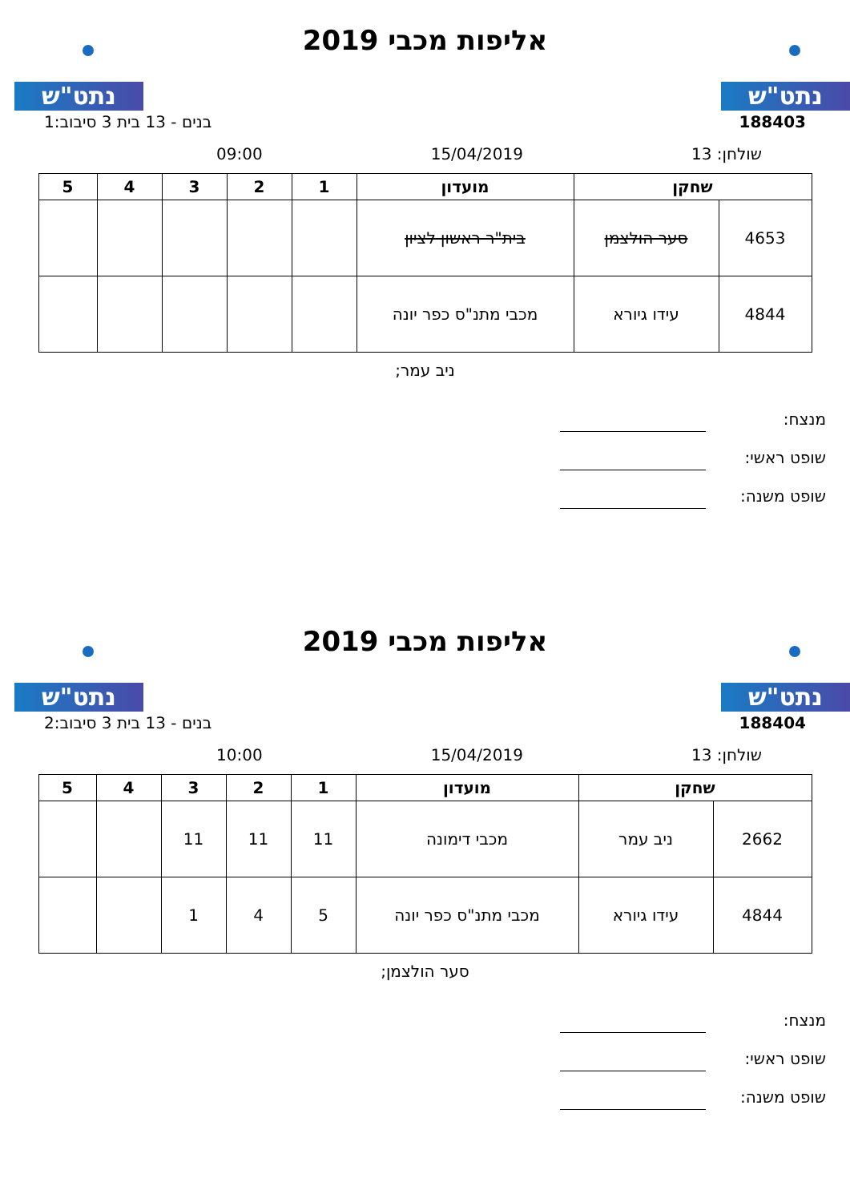נתט"ש נתט"ש
אליפות מכבי 2019
188403 בנים - 13 בית 3 סיבוב:1
שולחן: 13 15/04/2019 09:00
| שחקן | | מועדון | 1 | 2 | 3 | 4 | 5 |
| --- | --- | --- | --- | --- | --- | --- | --- |
| 4653 | סער הולצמן | בית"ר ראשון לציון | | | | | |
| 4844 | עידו גיורא | מכבי מתנ"ס כפר יונה | | | | | |
ניב עמר;
מנצח:
שופט ראשי:
שופט משנה:
נתט"ש נתט"ש
אליפות מכבי 2019
188404 בנים - 13 בית 3 סיבוב:2
שולחן: 13 15/04/2019 10:00
| שחקן | | מועדון | 1 | 2 | 3 | 4 | 5 |
| --- | --- | --- | --- | --- | --- | --- | --- |
| 2662 | ניב עמר | מכבי דימונה | 11 | 11 | 11 | | |
| 4844 | עידו גיורא | מכבי מתנ"ס כפר יונה | 5 | 4 | 1 | | |
סער הולצמן;
מנצח:
שופט ראשי:
שופט משנה: